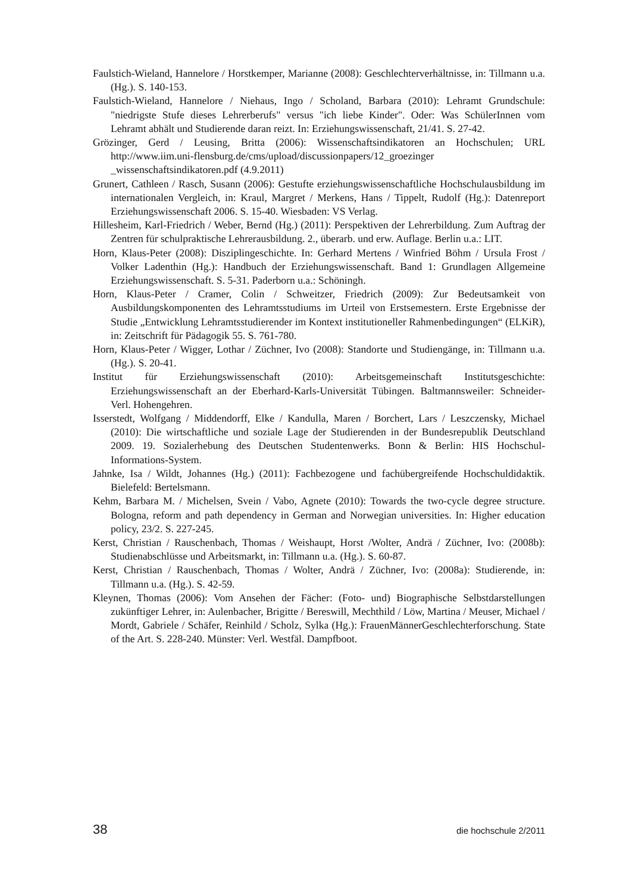Faulstich-Wieland, Hannelore / Horstkemper, Marianne (2008): Geschlechterverhält­nisse, in: Tillmann u.a. (Hg.). S. 140-153.
Faulstich-Wieland, Hannelore / Niehaus, Ingo / Scholand, Barbara (2010): Lehramt Grundschule: "niedrigste Stufe dieses Lehrerberufs" versus "ich liebe Kinder". Oder: Was SchülerInnen vom Lehramt abhält und Studierende daran reizt. In: Erzie­hungswissenschaft, 21/41. S. 27-42.
Grözinger, Gerd / Leusing, Britta (2006): Wissenschaftsindikatoren an Hochschulen; URL http://www.iim.uni-flensburg.de/cms/upload/discussionpapers/12_groezinger _wissenschaftsindikatoren.pdf (4.9.2011)
Grunert, Cathleen / Rasch, Susann (2006): Gestufte erziehungswissenschaftliche Hochschulausbildung im internationalen Vergleich, in: Kraul, Margret / Merkens, Hans / Tippelt, Rudolf (Hg.): Datenreport Erziehungswissenschaft 2006. S. 15-40. Wiesbaden: VS Verlag.
Hillesheim, Karl-Friedrich / Weber, Bernd (Hg.) (2011): Perspektiven der Lehrerbil­dung. Zum Auftrag der Zentren für schulpraktische Lehrerausbildung. 2., überarb. und erw. Auflage. Berlin u.a.: LIT.
Horn, Klaus-Peter (2008): Disziplingeschichte. In: Gerhard Mertens / Winfried Böhm / Ursula Frost / Volker Ladenthin (Hg.): Handbuch der Erziehungswissenschaft. Band 1: Grundlagen Allgemeine Erziehungswissenschaft. S. 5-31. Paderborn u.a.: Schöningh.
Horn, Klaus-Peter / Cramer, Colin / Schweitzer, Friedrich (2009): Zur Bedeutsamkeit von Ausbildungskomponenten des Lehramtsstudiums im Urteil von Erstsemestern. Erste Ergebnisse der Studie „Entwicklung Lehramtsstudierender im Kontext instituti­oneller Rahmenbedingungen“ (ELKiR), in: Zeitschrift für Pädagogik 55. S. 761-780.
Horn, Klaus-Peter / Wigger, Lothar / Züchner, Ivo (2008): Standorte und Studiengän­ge, in: Tillmann u.a. (Hg.). S. 20-41.
Institut für Erziehungswissenschaft (2010): Arbeitsgemeinschaft Institutsgeschichte: Erziehungswissenschaft an der Eberhard-Karls-Universität Tübingen. Baltmanns­weiler: Schneider-Verl. Hohengehren.
Isserstedt, Wolfgang / Middendorff, Elke / Kandulla, Maren / Borchert, Lars / Les­zczensky, Michael (2010): Die wirtschaftliche und soziale Lage der Studierenden in der Bundesrepublik Deutschland 2009. 19. Sozialerhebung des Deutschen Stu­dentenwerks. Bonn & Berlin: HIS Hochschul-Informations-System.
Jahnke, Isa / Wildt, Johannes (Hg.) (2011): Fachbezogene und fachübergreifende Hochschuldidaktik. Bielefeld: Bertelsmann.
Kehm, Barbara M. / Michelsen, Svein / Vabo, Agnete (2010): Towards the two-cycle degree structure. Bologna, reform and path dependency in German and Norwegian universities. In: Higher education policy, 23/2. S. 227-245.
Kerst, Christian / Rauschenbach, Thomas / Weishaupt, Horst /Wolter, Andrä / Züch­ner, Ivo: (2008b): Studienabschlüsse und Arbeitsmarkt, in: Tillmann u.a. (Hg.). S. 60-87.
Kerst, Christian / Rauschenbach, Thomas / Wolter, Andrä / Züchner, Ivo: (2008a): Studierende, in: Tillmann u.a. (Hg.). S. 42-59.
Kleynen, Thomas (2006): Vom Ansehen der Fächer: (Foto- und) Biographische Selbstdarstellungen zukünftiger Lehrer, in: Aulenbacher, Brigitte / Bereswill, Mechthild / Löw, Martina / Meuser, Michael / Mordt, Gabriele / Schäfer, Reinhild / Scholz, Sylka (Hg.): FrauenMännerGeschlechterforschung. State of the Art. S. 228-240. Münster: Verl. Westfäl. Dampfboot.
38 die hochschule 2/2011